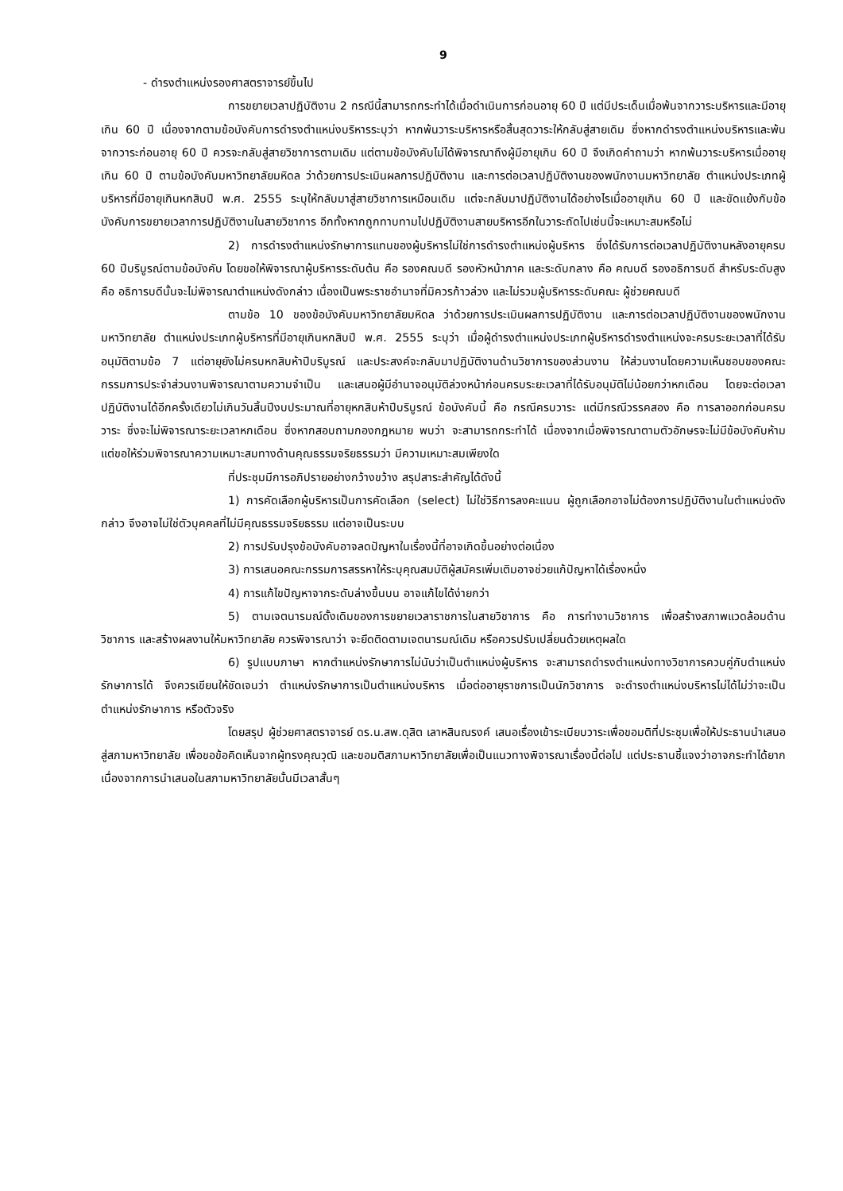9
- ดำรงตำแหน่งรองศาสตราจารย์ขึ้นไป
การขยายเวลาปฏิบัติงาน 2 กรณีนี้สามารถกระทำได้เมื่อดำเนินการก่อนอายุ 60 ปี แต่มีประเด็นเมื่อพ้นจากวาระบริหารและมีอายุเกิน 60 ปี เนื่องจากตามข้อบังคับการดำรงตำแหน่งบริหารระบุว่า หากพ้นวาระบริหารหรือสิ้นสุดวาระให้กลับสู่สายเดิม ซึ่งหากดำรงตำแหน่งบริหารและพ้นจากวาระก่อนอายุ 60 ปี ควรจะกลับสู่สายวิชาการตามเดิม แต่ตามข้อบังคับไม่ได้พิจารณาถึงผู้มีอายุเกิน 60 ปี จึงเกิดคำถามว่า หากพ้นวาระบริหารเมื่ออายุเกิน 60 ปี ตามข้อบังคับมหาวิทยาลัยมหิดล ว่าด้วยการประเมินผลการปฏิบัติงาน และการต่อเวลาปฏิบัติงานของพนักงานมหาวิทยาลัย ตำแหน่งประเภทผู้บริหารที่มีอายุเกินหกสิบปี พ.ศ. 2555 ระบุให้กลับมาสู่สายวิชาการเหมือนเดิม แต่จะกลับมาปฏิบัติงานได้อย่างไรเมื่ออายุเกิน 60 ปี และขัดแย้งกับข้อบังคับการขยายเวลาการปฏิบัติงานในสายวิชาการ อีกทั้งหากถูกทาบทามไปปฏิบัติงานสายบริหารอีกในวาระถัดไปเช่นนี้จะเหมาะสมหรือไม่
2) การดำรงตำแหน่งรักษาการแทนของผู้บริหารไม่ใช่การดำรงตำแหน่งผู้บริหาร ซึ่งได้รับการต่อเวลาปฏิบัติงานหลังอายุครบ 60 ปีบริบูรณ์ตามข้อบังคับ โดยขอให้พิจารณาผู้บริหารระดับต้น คือ รองคณบดี รองหัวหน้าภาค และระดับกลาง คือ คณบดี รองอธิการบดี สำหรับระดับสูง คือ อธิการบดีนั้นจะไม่พิจารณาตำแหน่งดังกล่าว เนื่องเป็นพระราชอำนาจที่มิควรก้าวล่วง และไม่รวมผู้บริหารระดับคณะ ผู้ช่วยคณบดี
ตามข้อ 10 ของข้อบังคับมหาวิทยาลัยมหิดล ว่าด้วยการประเมินผลการปฏิบัติงาน และการต่อเวลาปฏิบัติงานของพนักงานมหาวิทยาลัย ตำแหน่งประเภทผู้บริหารที่มีอายุเกินหกสิบปี พ.ศ. 2555 ระบุว่า เมื่อผู้ดำรงตำแหน่งประเภทผู้บริหารดำรงตำแหน่งจะครบระยะเวลาที่ได้รับอนุมัติตามข้อ 7 แต่อายุยังไม่ครบหกสิบห้าปีบริบูรณ์ และประสงค์จะกลับมาปฏิบัติงานด้านวิชาการของส่วนงาน ให้ส่วนงานโดยความเห็นชอบของคณะกรรมการประจำส่วนงานพิจารณาตามความจำเป็น และเสนอผู้มีอำนาจอนุมัติล่วงหน้าก่อนครบระยะเวลาที่ได้รับอนุมัติไม่น้อยกว่าหกเดือน โดยจะต่อเวลาปฏิบัติงานได้อีกครั้งเดียวไม่เกินวันสิ้นปีงบประมาณที่อายุหกสิบห้าปีบริบูรณ์ ข้อบังคับนี้ คือ กรณีครบวาระ แต่มีกรณีวรรคสอง คือ การลาออกก่อนครบวาระ ซึ่งจะไม่พิจารณาระยะเวลาหกเดือน ซึ่งหากสอบถามกองกฎหมาย พบว่า จะสามารถกระทำได้ เนื่องจากเมื่อพิจารณาตามตัวอักษรจะไม่มีข้อบังคับห้าม แต่ขอให้ร่วมพิจารณาความเหมาะสมทางด้านคุณธรรมจริยธรรมว่า มีความเหมาะสมเพียงใด
ที่ประชุมมีการอภิปรายอย่างกว้างขว้าง สรุปสาระสำคัญได้ดังนี้
1) การคัดเลือกผู้บริหารเป็นการคัดเลือก (select) ไม่ใช่วิธีการลงคะแนน ผู้ถูกเลือกอาจไม่ต้องการปฏิบัติงานในตำแหน่งดังกล่าว จึงอาจไม่ใช่ตัวบุคคลที่ไม่มีคุณธรรมจริยธรรม แต่อาจเป็นระบบ
2) การปรับปรุงข้อบังคับอาจลดปัญหาในเรื่องนี้ที่อาจเกิดขึ้นอย่างต่อเนื่อง
3) การเสนอคณะกรรมการสรรหาให้ระบุคุณสมบัติผู้สมัครเพิ่มเติมอาจช่วยแก้ปัญหาได้เรื่องหนึ่ง
4) การแก้ไขปัญหาจากระดับล่างขึ้นบน อาจแก้ไขได้ง่ายกว่า
5) ตามเจตนารมณ์ดั้งเดิมของการขยายเวลาราชการในสายวิชาการ คือ การทำงานวิชาการ เพื่อสร้างสภาพแวดล้อมด้านวิชาการ และสร้างผลงานให้มหาวิทยาลัย ควรพิจารณาว่า จะยึดติดตามเจตนารมณ์เดิม หรือควรปรับเปลี่ยนด้วยเหตุผลใด
6) รูปแบบภาษา หากตำแหน่งรักษาการไม่นับว่าเป็นตำแหน่งผู้บริหาร จะสามารถดำรงตำแหน่งทางวิชาการควบคู่กับตำแหน่งรักษาการได้ จึงควรเขียนให้ชัดเจนว่า ตำแหน่งรักษาการเป็นตำแหน่งบริหาร เมื่อต่ออายุราชการเป็นนักวิชาการ จะดำรงตำแหน่งบริหารไม่ได้ไม่ว่าจะเป็นตำแหน่งรักษาการ หรือตัวจริง
โดยสรุป ผู้ช่วยศาสตราจารย์ ดร.น.สพ.ดุสิต เลาหสินณรงค์ เสนอเรื่องเข้าระเบียบวาระเพื่อขอมติที่ประชุมเพื่อให้ประธานนำเสนอสู่สภามหาวิทยาลัย เพื่อขอข้อคิดเห็นจากผู้ทรงคุณวุฒิ และขอมติสภามหาวิทยาลัยเพื่อเป็นแนวทางพิจารณาเรื่องนี้ต่อไป แต่ประธานชี้แจงว่าอาจกระทำได้ยากเนื่องจากการนำเสนอในสภามหาวิทยาลัยนั้นมีเวลาสั้นๆ